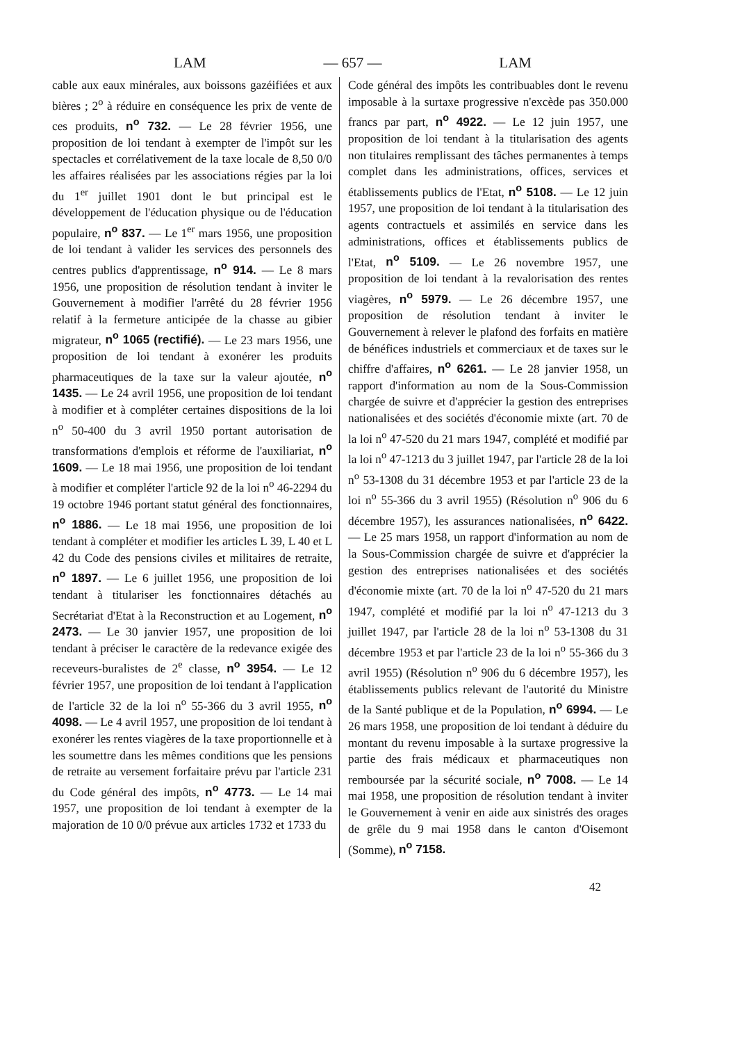LAM — 657 — LAM
cable aux eaux minérales, aux boissons gazéifiées et aux bières ; 2<sup>o</sup> à réduire en conséquence les prix de vente de ces produits, n<sup>o</sup> 732. — Le 28 février 1956, une proposition de loi tendant à exempter de l'impôt sur les spectacles et corrélativement de la taxe locale de 8,50 0/0 les affaires réalisées par les associations régies par la loi du 1<sup>er</sup> juillet 1901 dont le but principal est le développement de l'éducation physique ou de l'éducation populaire, n<sup>o</sup> 837. — Le 1<sup>er</sup> mars 1956, une proposition de loi tendant à valider les services des personnels des centres publics d'apprentissage, n<sup>o</sup> 914. — Le 8 mars 1956, une proposition de résolution tendant à inviter le Gouvernement à modifier l'arrêté du 28 février 1956 relatif à la fermeture anticipée de la chasse au gibier migrateur, n<sup>o</sup> 1065 (rectifié). — Le 23 mars 1956, une proposition de loi tendant à exonérer les produits pharmaceutiques de la taxe sur la valeur ajoutée, n<sup>o</sup> 1435. — Le 24 avril 1956, une proposition de loi tendant à modifier et à compléter certaines dispositions de la loi n<sup>o</sup> 50-400 du 3 avril 1950 portant autorisation de transformations d'emplois et réforme de l'auxiliariat, n<sup>o</sup> 1609. — Le 18 mai 1956, une proposition de loi tendant à modifier et compléter l'article 92 de la loi n<sup>o</sup> 46-2294 du 19 octobre 1946 portant statut général des fonctionnaires, n<sup>o</sup> 1886. — Le 18 mai 1956, une proposition de loi tendant à compléter et modifier les articles L 39, L 40 et L 42 du Code des pensions civiles et militaires de retraite, n<sup>o</sup> 1897. — Le 6 juillet 1956, une proposition de loi tendant à titulariser les fonctionnaires détachés au Secrétariat d'Etat à la Reconstruction et au Logement, n<sup>o</sup> 2473. — Le 30 janvier 1957, une proposition de loi tendant à préciser le caractère de la redevance exigée des receveurs-buralistes de 2<sup>e</sup> classe, n<sup>o</sup> 3954. — Le 12 février 1957, une proposition de loi tendant à l'application de l'article 32 de la loi n<sup>o</sup> 55-366 du 3 avril 1955, n<sup>o</sup> 4098. — Le 4 avril 1957, une proposition de loi tendant à exonérer les rentes viagères de la taxe proportionnelle et à les soumettre dans les mêmes conditions que les pensions de retraite au versement forfaitaire prévu par l'article 231 du Code général des impôts, n<sup>o</sup> 4773. — Le 14 mai 1957, une proposition de loi tendant à exempter de la majoration de 10 0/0 prévue aux articles 1732 et 1733 du
Code général des impôts les contribuables dont le revenu imposable à la surtaxe progressive n'excède pas 350.000 francs par part, n<sup>o</sup> 4922. — Le 12 juin 1957, une proposition de loi tendant à la titularisation des agents non titulaires remplissant des tâches permanentes à temps complet dans les administrations, offices, services et établissements publics de l'Etat, n<sup>o</sup> 5108. — Le 12 juin 1957, une proposition de loi tendant à la titularisation des agents contractuels et assimilés en service dans les administrations, offices et établissements publics de l'Etat, n<sup>o</sup> 5109. — Le 26 novembre 1957, une proposition de loi tendant à la revalorisation des rentes viagères, n<sup>o</sup> 5979. — Le 26 décembre 1957, une proposition de résolution tendant à inviter le Gouvernement à relever le plafond des forfaits en matière de bénéfices industriels et commerciaux et de taxes sur le chiffre d'affaires, n<sup>o</sup> 6261. — Le 28 janvier 1958, un rapport d'information au nom de la Sous-Commission chargée de suivre et d'apprécier la gestion des entreprises nationalisées et des sociétés d'économie mixte (art. 70 de la loi n<sup>o</sup> 47-520 du 21 mars 1947, complété et modifié par la loi n<sup>o</sup> 47-1213 du 3 juillet 1947, par l'article 28 de la loi n<sup>o</sup> 53-1308 du 31 décembre 1953 et par l'article 23 de la loi n<sup>o</sup> 55-366 du 3 avril 1955) (Résolution n<sup>o</sup> 906 du 6 décembre 1957), les assurances nationalisées, n<sup>o</sup> 6422. — Le 25 mars 1958, un rapport d'information au nom de la Sous-Commission chargée de suivre et d'apprécier la gestion des entreprises nationalisées et des sociétés d'économie mixte (art. 70 de la loi n<sup>o</sup> 47-520 du 21 mars 1947, complété et modifié par la loi n<sup>o</sup> 47-1213 du 3 juillet 1947, par l'article 28 de la loi n<sup>o</sup> 53-1308 du 31 décembre 1953 et par l'article 23 de la loi n<sup>o</sup> 55-366 du 3 avril 1955) (Résolution n<sup>o</sup> 906 du 6 décembre 1957), les établissements publics relevant de l'autorité du Ministre de la Santé publique et de la Population, n<sup>o</sup> 6994. — Le 26 mars 1958, une proposition de loi tendant à déduire du montant du revenu imposable à la surtaxe progressive la partie des frais médicaux et pharmaceutiques non remboursée par la sécurité sociale, n<sup>o</sup> 7008. — Le 14 mai 1958, une proposition de résolution tendant à inviter le Gouvernement à venir en aide aux sinistrés des orages de grêle du 9 mai 1958 dans le canton d'Oisemont (Somme), n<sup>o</sup> 7158.
42